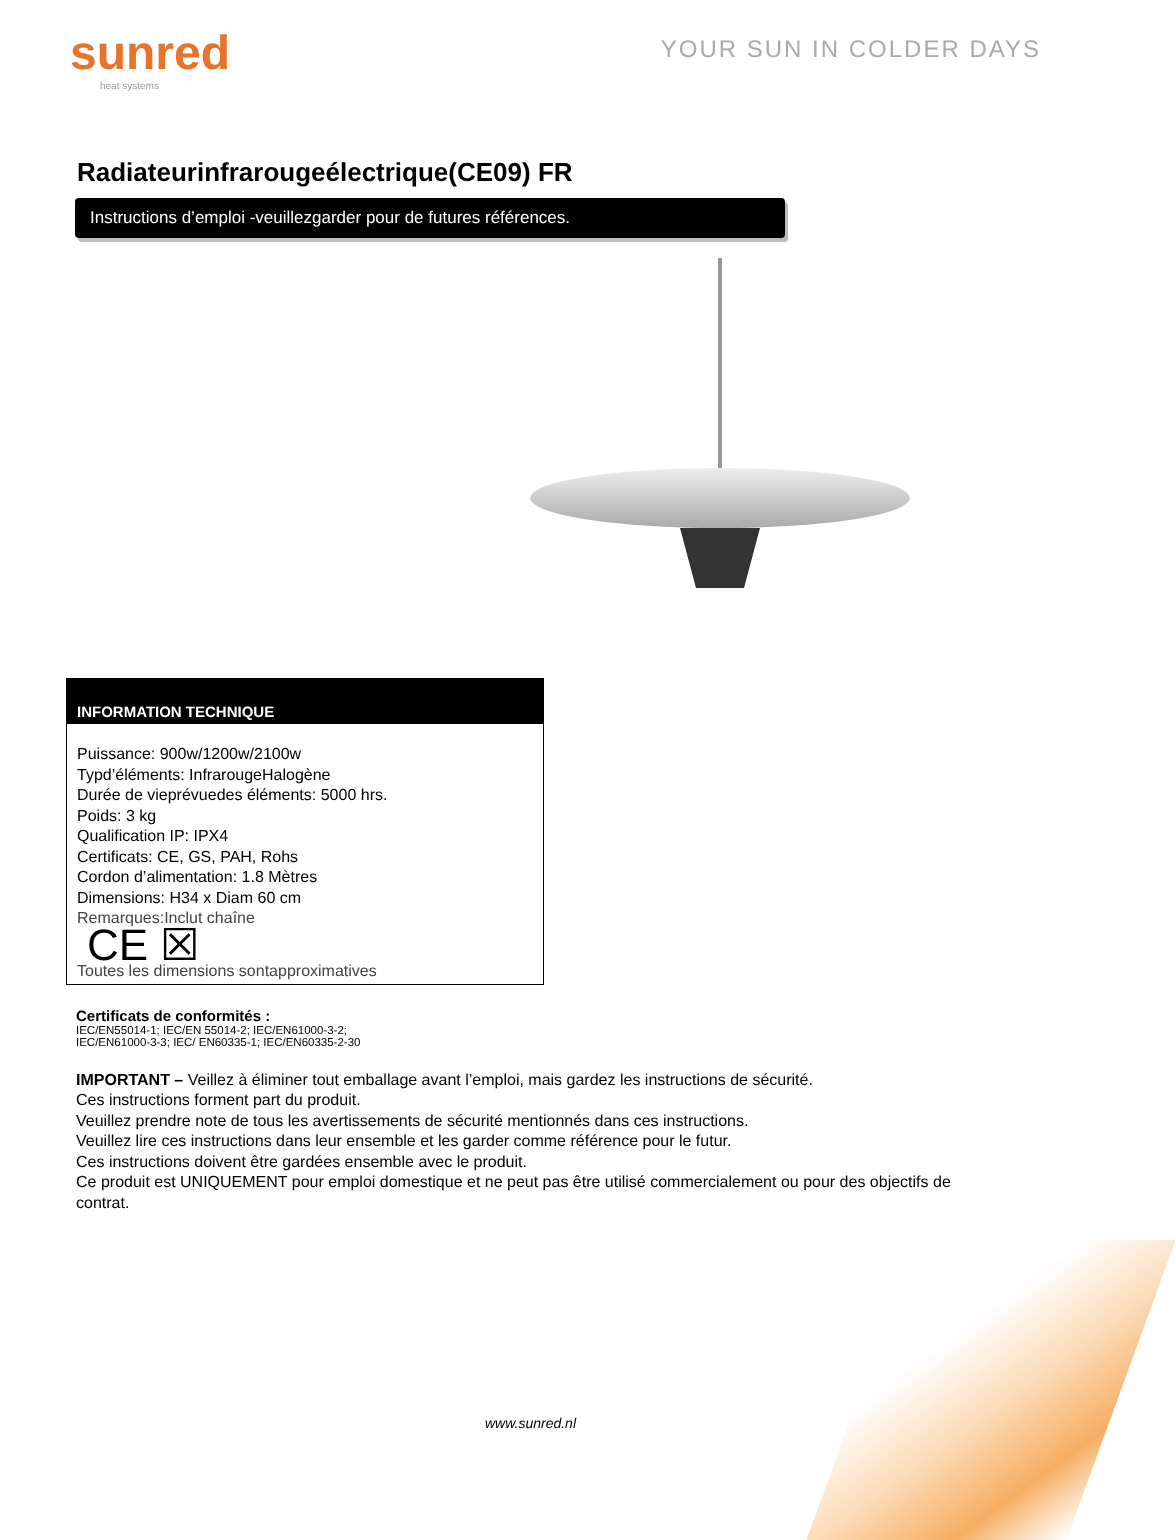sunred
heat systems
YOUR SUN IN COLDER DAYS
Radiateurinfrarougeélectrique(CE09) FR
Instructions d’emploi -veuillezgarder pour de futures références.
INFORMATION TECHNIQUE
Puissance: 900w/1200w/2100w
Typd’éléments: InfrarougeHalogène
Durée de vieprévuedes éléments: 5000 hrs.
Poids: 3 kg
Qualification IP: IPX4
Certificats: CE, GS, PAH, Rohs
Cordon d’alimentation: 1.8 Mètres
Dimensions: H34 x Diam 60 cm
Remarques:Inclut chaîne
CE ☒
Toutes les dimensions sontapproximatives
Certificats de conformités :
IEC/EN55014-1; IEC/EN 55014-2; IEC/EN61000-3-2;
IEC/EN61000-3-3; IEC/ EN60335-1; IEC/EN60335-2-30
IMPORTANT – Veillez à éliminer tout emballage avant l’emploi, mais gardez les instructions de sécurité.
Ces instructions forment part du produit.
Veuillez prendre note de tous les avertissements de sécurité mentionnés dans ces instructions.
Veuillez lire ces instructions dans leur ensemble et les garder comme référence pour le futur.
Ces instructions doivent être gardées ensemble avec le produit.
Ce produit est UNIQUEMENT pour emploi domestique et ne peut pas être utilisé commercialement ou pour des objectifs de contrat.
www.sunred.nl